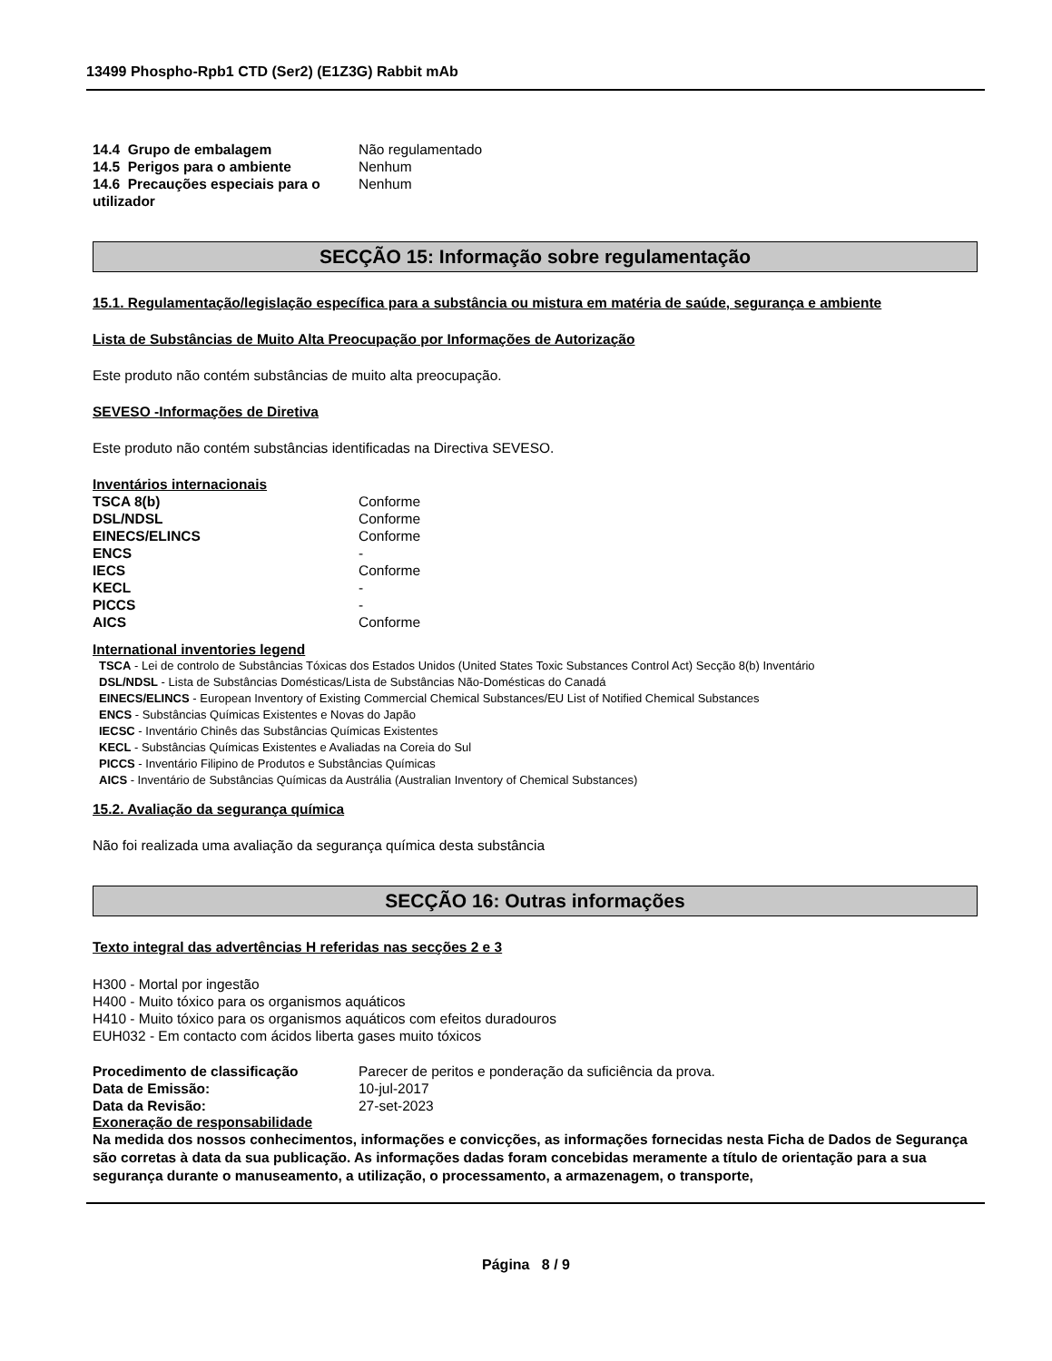13499 Phospho-Rpb1 CTD (Ser2) (E1Z3G) Rabbit mAb
| 14.4 Grupo de embalagem | Não regulamentado |
| 14.5 Perigos para o ambiente | Nenhum |
| 14.6 Precauções especiais para o utilizador | Nenhum |
SECÇÃO 15: Informação sobre regulamentação
15.1. Regulamentação/legislação específica para a substância ou mistura em matéria de saúde, segurança e ambiente
Lista de Substâncias de Muito Alta Preocupação por Informações de Autorização
Este produto não contém substâncias de muito alta preocupação.
SEVESO -Informações de Diretiva
Este produto não contém substâncias identificadas na Directiva SEVESO.
Inventários internacionais
| TSCA 8(b) | Conforme |
| DSL/NDSL | Conforme |
| EINECS/ELINCS | Conforme |
| ENCS | - |
| IECS | Conforme |
| KECL | - |
| PICCS | - |
| AICS | Conforme |
International inventories legend
TSCA - Lei de controlo de Substâncias Tóxicas dos Estados Unidos (United States Toxic Substances Control Act) Secção 8(b) Inventário
DSL/NDSL - Lista de Substâncias Domésticas/Lista de Substâncias Não-Domésticas do Canadá
EINECS/ELINCS - European Inventory of Existing Commercial Chemical Substances/EU List of Notified Chemical Substances
ENCS - Substâncias Químicas Existentes e Novas do Japão
IECSC - Inventário Chinês das Substâncias Químicas Existentes
KECL - Substâncias Químicas Existentes e Avaliadas na Coreia do Sul
PICCS - Inventário Filipino de Produtos e Substâncias Químicas
AICS - Inventário de Substâncias Químicas da Austrália (Australian Inventory of Chemical Substances)
15.2. Avaliação da segurança química
Não foi realizada uma avaliação da segurança química desta substância
SECÇÃO 16: Outras informações
Texto integral das advertências H referidas nas secções 2 e 3
H300 - Mortal por ingestão
H400 - Muito tóxico para os organismos aquáticos
H410 - Muito tóxico para os organismos aquáticos com efeitos duradouros
EUH032 - Em contacto com ácidos liberta gases muito tóxicos
| Procedimento de classificação | Parecer de peritos e ponderação da suficiência da prova. |
| Data de Emissão: | 10-jul-2017 |
| Data da Revisão: | 27-set-2023 |
Exoneração de responsabilidade
Na medida dos nossos conhecimentos, informações e convicções, as informações fornecidas nesta Ficha de Dados de Segurança são corretas à data da sua publicação. As informações dadas foram concebidas meramente a título de orientação para a sua segurança durante o manuseamento, a utilização, o processamento, a armazenagem, o transporte,
Página 8 / 9